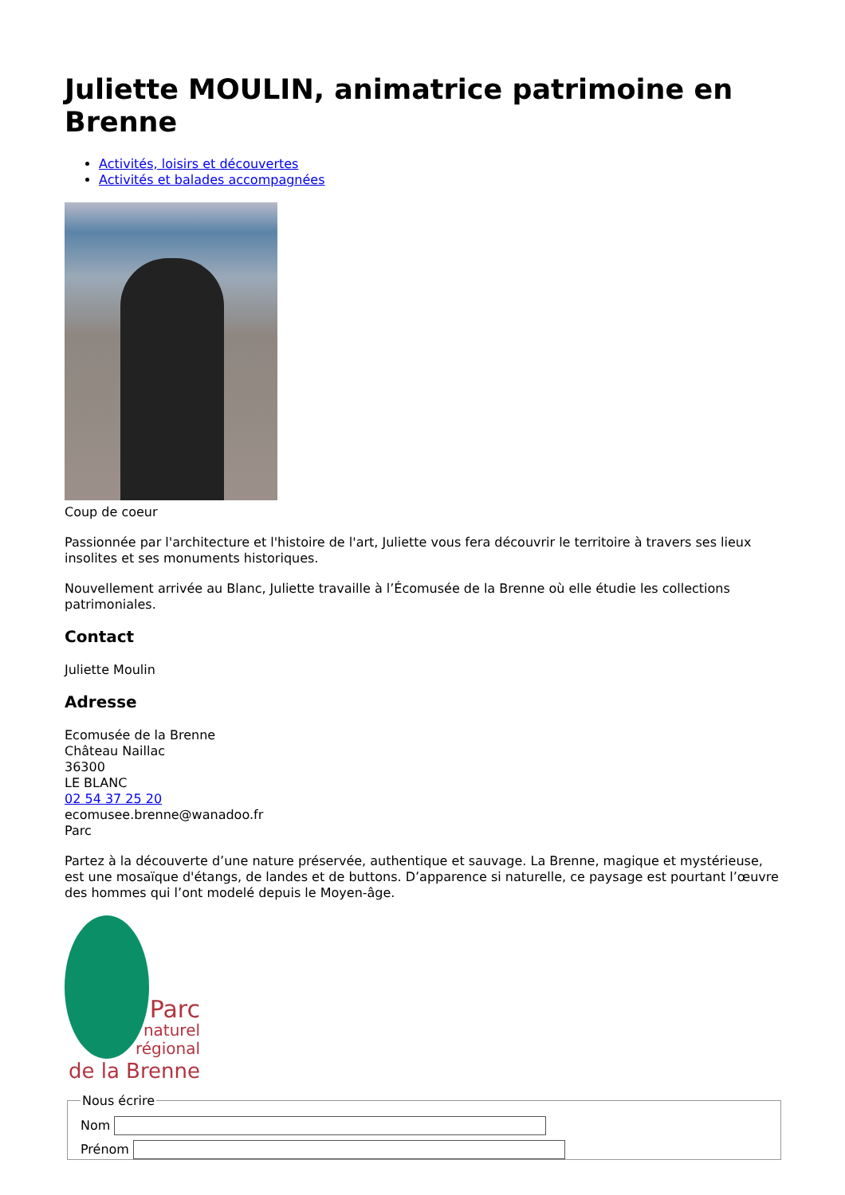Juliette MOULIN, animatrice patrimoine en Brenne
Activités, loisirs et découvertes
Activités et balades accompagnées
Coup de coeur
Passionnée par l'architecture et l'histoire de l'art, Juliette vous fera découvrir le territoire à travers ses lieux insolites et ses monuments historiques.
Nouvellement arrivée au Blanc, Juliette travaille à l’Écomusée de la Brenne où elle étudie les collections patrimoniales.
Contact
Juliette Moulin
Adresse
Ecomusée de la Brenne
Château Naillac
36300
LE BLANC
02 54 37 25 20
ecomusee.brenne@wanadoo.fr
Parc
Partez à la découverte d’une nature préservée, authentique et sauvage. La Brenne, magique et mystérieuse, est une mosaïque d'étangs, de landes et de buttons. D’apparence si naturelle, ce paysage est pourtant l’œuvre des hommes qui l’ont modelé depuis le Moyen-âge.
Parc
naturel
régional
de la Brenne
Nous écrire
Nom
Prénom